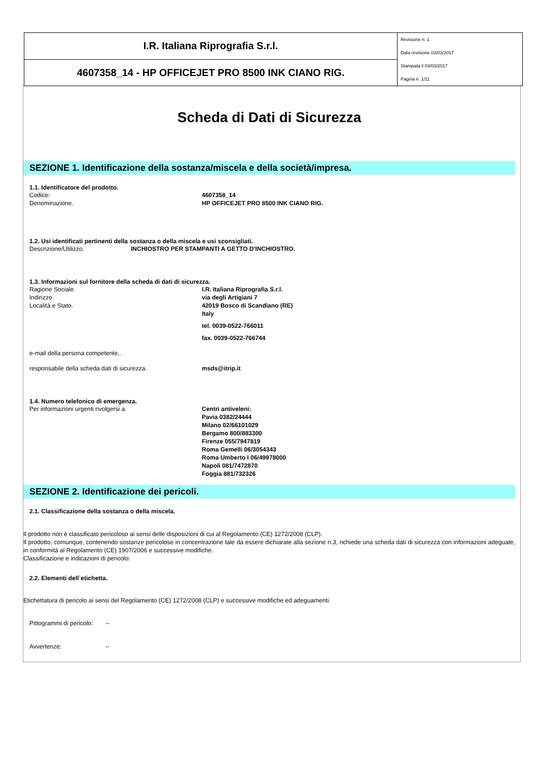| I.R. Italiana Riprografia S.r.l. | Revisione n. 1 Data revisione 03/03/2017 Stampata il 03/03/2017 Pagina n. 1/11 |
| 4607358_14 - HP OFFICEJET PRO 8500 INK CIANO RIG. | |
Scheda di Dati di Sicurezza
SEZIONE 1. Identificazione della sostanza/miscela e della società/impresa.
1.1. Identificatore del prodotto.
Codice: 4607358_14
Denominazione. HP OFFICEJET PRO 8500 INK CIANO RIG.
1.2. Usi identificati pertinenti della sostanza o della miscela e usi sconsigliati.
Descrizione/Utilizzo. INCHIOSTRO PER STAMPANTI A GETTO D'INCHIOSTRO.
1.3. Informazioni sul fornitore della scheda di dati di sicurezza.
Ragione Sociale. I.R. Italiana Riprografia S.r.l.
Indirizzo. via degli Artigiani 7
Località e Stato. 42019 Bosco di Scandiano (RE)
Italy
tel. 0039-0522-766011
fax. 0039-0522-766744
e-mail della persona competente,.
responsabile della scheda dati di sicurezza. msds@itrip.it
1.4. Numero telefonico di emergenza.
Per informazioni urgenti rivolgersi a. Centri antiveleni:
Pavia 0382/24444
Milano 02/66101029
Bergamo 800/883300
Firenze 055/7947819
Roma Gemelli 06/3054343
Roma Umberto I 06/49978000
Napoli 081/7472870
Foggia 881/732326
SEZIONE 2. Identificazione dei pericoli.
2.1. Classificazione della sostanza o della miscela.
Il prodotto non è classificato pericoloso ai sensi delle disposizioni di cui al Regolamento (CE) 1272/2008 (CLP).
Il prodotto, comunque, contenendo sostanze pericolose in concentrazione tale da essere dichiarate alla sezione n.3, richiede una scheda dati di sicurezza con informazioni adeguate, in conformità al Regolamento (CE) 1907/2006 e successive modifiche.
Classificazione e indicazioni di pericolo:
2.2. Elementi dell`etichetta.
Etichettatura di pericolo ai sensi del Regolamento (CE) 1272/2008 (CLP) e successive modifiche ed adeguamenti.
Pittogrammi di pericolo: --
Avvertenze: --